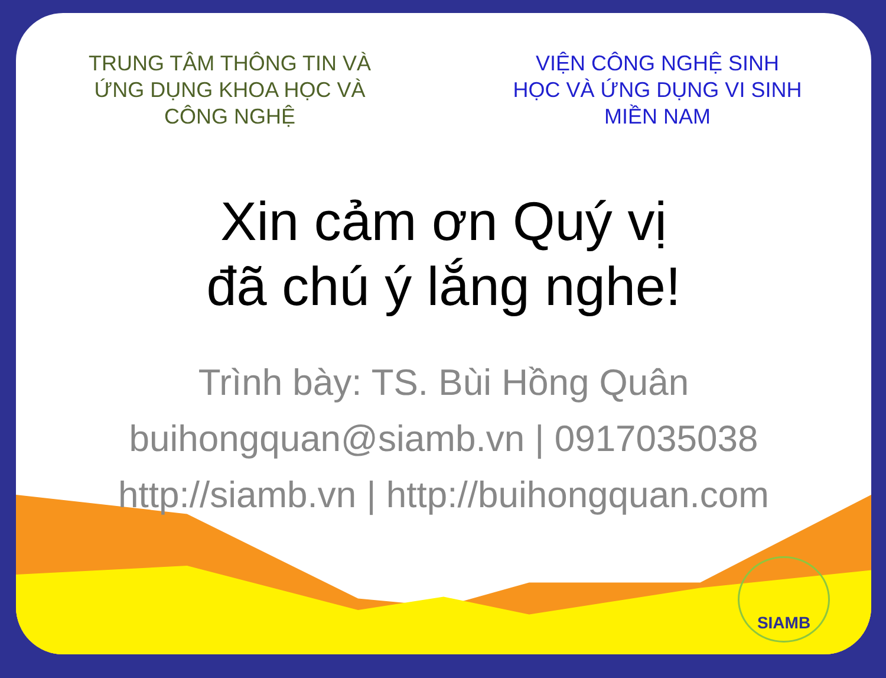TRUNG TÂM THÔNG TIN VÀ
ỨNG DỤNG KHOA HỌC VÀ
CÔNG NGHỆ
VIỆN CÔNG NGHỆ SINH
HỌC VÀ ỨNG DỤNG VI SINH
MIỀN NAM
Xin cảm ơn Quý vị
đã chú ý lắng nghe!
Trình bày: TS. Bùi Hồng Quân
buihongquan@siamb.vn | 0917035038
http://siamb.vn | http://buihongquan.com
SIAMB